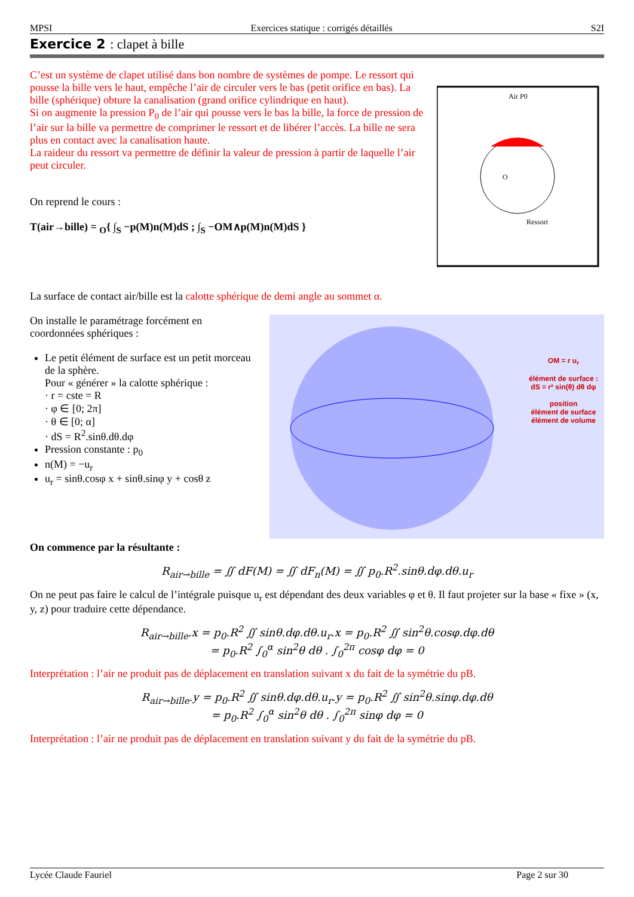MPSI Exercices statique : corrigés détaillés S2I
Exercice 2 : clapet à bille
C’est un système de clapet utilisé dans bon nombre de systèmes de pompe. Le ressort qui pousse la bille vers le haut, empêche l’air de circuler vers le bas (petit orifice en bas). La bille (sphérique) obture la canalisation (grand orifice cylindrique en haut).
Si on augmente la pression P<sub>0</sub> de l’air qui pousse vers le bas la bille, la force de pression de l’air sur la bille va permettre de comprimer le ressort et de libérer l’accès. La bille ne sera plus en contact avec la canalisation haute.
La raideur du ressort va permettre de définir la valeur de pression à partir de laquelle l’air peut circuler.
On reprend le cours :
T(air→bille) = <sub>O</sub>{ ∫<sub>S</sub> −p(M)n(M)dS ; ∫<sub>S</sub> −OM∧p(M)n(M)dS }
Air P0
Ressort
O
La surface de contact air/bille est la calotte sphérique de demi angle au sommet α.
On installe le paramétrage forcément en coordonnées sphériques :
Le petit élément de surface est un petit morceau de la sphère.
Pour « générer » la calotte sphérique :
· r = cste = R
· φ ∈ [0; 2π]
· θ ∈ [0; α]
· dS = R<sup>2</sup>.sinθ.dθ.dφ
Pression constante : p<sub>0</sub>
n(M) = −u<sub>r</sub>
u<sub>r</sub> = sinθ.cosφ x + sinθ.sinφ y + cosθ z
OM = r u<sub>r</sub>
élément de surface :
dS = r² sin(θ) dθ dφ
position
élément de surface
élément de volume
On commence par la résultante :
R<sub>air→bille</sub> = ∬ dF(M) = ∬ dF<sub>n</sub>(M) = ∬ p<sub>0</sub>.R<sup>2</sup>.sinθ.dφ.dθ.u<sub>r</sub>
On ne peut pas faire le calcul de l’intégrale puisque u<sub>r</sub> est dépendant des deux variables φ et θ. Il faut projeter sur la base « fixe » (x, y, z) pour traduire cette dépendance.
R<sub>air→bille</sub>.x = p<sub>0</sub>.R<sup>2</sup> ∬ sinθ.dφ.dθ.u<sub>r</sub>.x = p<sub>0</sub>.R<sup>2</sup> ∬ sin<sup>2</sup>θ.cosφ.dφ.dθ
= p<sub>0</sub>.R<sup>2</sup> ∫<sub>0</sub><sup>α</sup> sin<sup>2</sup>θ dθ . ∫<sub>0</sub><sup>2π</sup> cosφ dφ = 0
Interprétation : l’air ne produit pas de déplacement en translation suivant x du fait de la symétrie du pB.
R<sub>air→bille</sub>.y = p<sub>0</sub>.R<sup>2</sup> ∬ sinθ.dφ.dθ.u<sub>r</sub>.y = p<sub>0</sub>.R<sup>2</sup> ∬ sin<sup>2</sup>θ.sinφ.dφ.dθ
= p<sub>0</sub>.R<sup>2</sup> ∫<sub>0</sub><sup>α</sup> sin<sup>2</sup>θ dθ . ∫<sub>0</sub><sup>2π</sup> sinφ dφ = 0
Interprétation : l’air ne produit pas de déplacement en translation suivant y du fait de la symétrie du pB.
Lycée Claude Fauriel Page 2 sur 30